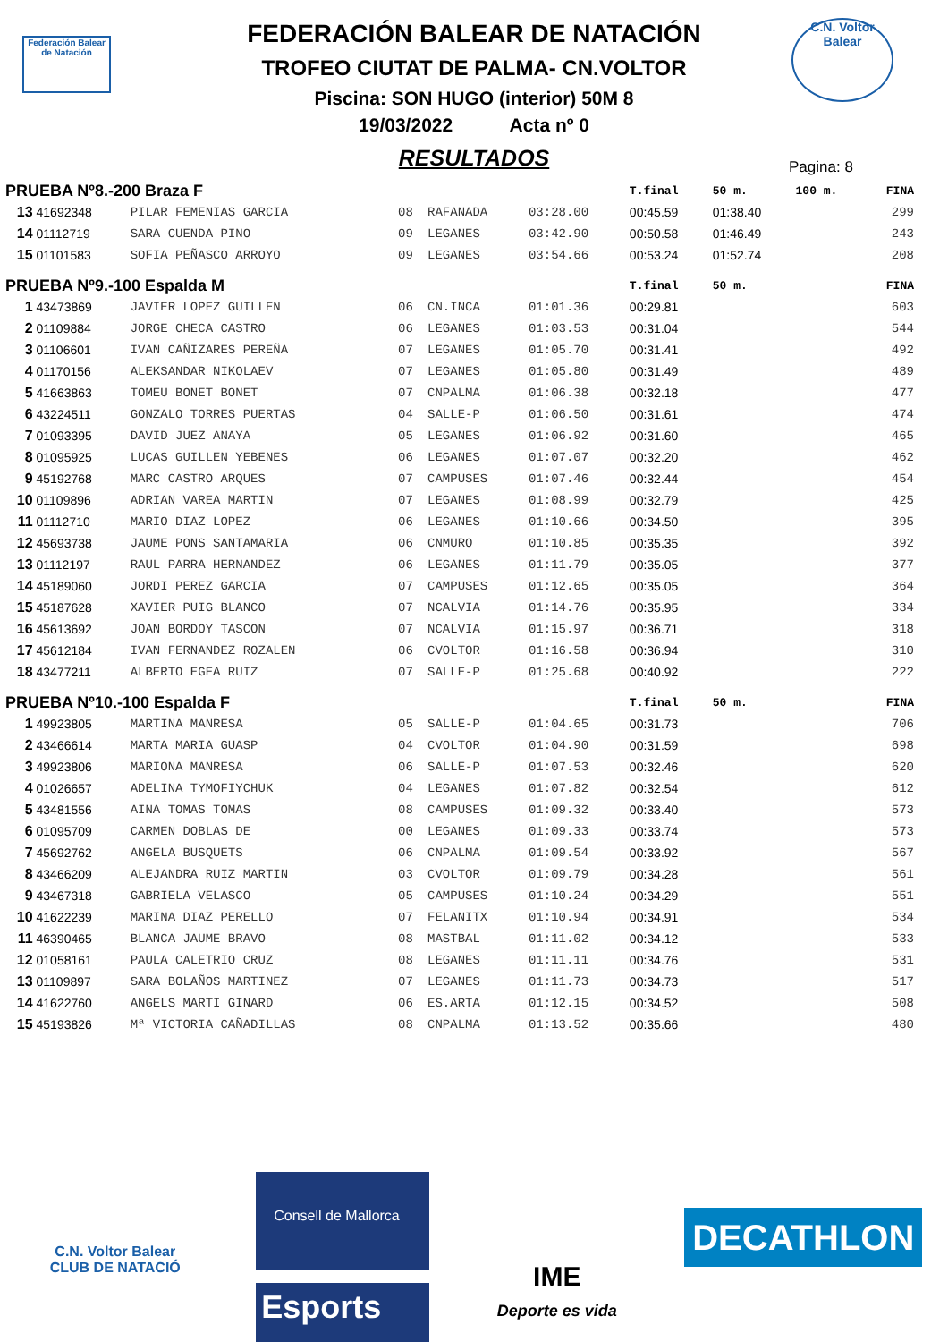Federación Balear de Natación
C.N. Voltor Balear
FEDERACIÓN BALEAR DE NATACIÓN
TROFEO CIUTAT DE PALMA- CN.VOLTOR
Piscina: SON HUGO (interior) 50M 8
19/03/2022 Acta nº 0
RESULTADOS
Pagina: 8
| PRUEBA Nº8.-200 Braza F | | | | | | T.final | 50 m. | 100 m. | FINA |
| 13 | 41692348 | PILAR FEMENIAS GARCIA | 08 | RAFANADA | 03:28.00 | 00:45.59 | 01:38.40 | | 299 |
| 14 | 01112719 | SARA CUENDA PINO | 09 | LEGANES | 03:42.90 | 00:50.58 | 01:46.49 | | 243 |
| 15 | 01101583 | SOFIA PEÑASCO ARROYO | 09 | LEGANES | 03:54.66 | 00:53.24 | 01:52.74 | | 208 |
| PRUEBA Nº9.-100 Espalda M | | | | | | T.final | 50 m. | | FINA |
| 1 | 43473869 | JAVIER LOPEZ GUILLEN | 06 | CN.INCA | 01:01.36 | 00:29.81 | | | 603 |
| 2 | 01109884 | JORGE CHECA CASTRO | 06 | LEGANES | 01:03.53 | 00:31.04 | | | 544 |
| 3 | 01106601 | IVAN CAÑIZARES PEREÑA | 07 | LEGANES | 01:05.70 | 00:31.41 | | | 492 |
| 4 | 01170156 | ALEKSANDAR NIKOLAEV | 07 | LEGANES | 01:05.80 | 00:31.49 | | | 489 |
| 5 | 41663863 | TOMEU BONET BONET | 07 | CNPALMA | 01:06.38 | 00:32.18 | | | 477 |
| 6 | 43224511 | GONZALO TORRES PUERTAS | 04 | SALLE-P | 01:06.50 | 00:31.61 | | | 474 |
| 7 | 01093395 | DAVID JUEZ ANAYA | 05 | LEGANES | 01:06.92 | 00:31.60 | | | 465 |
| 8 | 01095925 | LUCAS GUILLEN YEBENES | 06 | LEGANES | 01:07.07 | 00:32.20 | | | 462 |
| 9 | 45192768 | MARC CASTRO ARQUES | 07 | CAMPUSES | 01:07.46 | 00:32.44 | | | 454 |
| 10 | 01109896 | ADRIAN VAREA MARTIN | 07 | LEGANES | 01:08.99 | 00:32.79 | | | 425 |
| 11 | 01112710 | MARIO DIAZ LOPEZ | 06 | LEGANES | 01:10.66 | 00:34.50 | | | 395 |
| 12 | 45693738 | JAUME PONS SANTAMARIA | 06 | CNMURO | 01:10.85 | 00:35.35 | | | 392 |
| 13 | 01112197 | RAUL PARRA HERNANDEZ | 06 | LEGANES | 01:11.79 | 00:35.05 | | | 377 |
| 14 | 45189060 | JORDI PEREZ GARCIA | 07 | CAMPUSES | 01:12.65 | 00:35.05 | | | 364 |
| 15 | 45187628 | XAVIER PUIG BLANCO | 07 | NCALVIA | 01:14.76 | 00:35.95 | | | 334 |
| 16 | 45613692 | JOAN BORDOY TASCON | 07 | NCALVIA | 01:15.97 | 00:36.71 | | | 318 |
| 17 | 45612184 | IVAN FERNANDEZ ROZALEN | 06 | CVOLTOR | 01:16.58 | 00:36.94 | | | 310 |
| 18 | 43477211 | ALBERTO EGEA RUIZ | 07 | SALLE-P | 01:25.68 | 00:40.92 | | | 222 |
| PRUEBA Nº10.-100 Espalda F | | | | | | T.final | 50 m. | | FINA |
| 1 | 49923805 | MARTINA MANRESA | 05 | SALLE-P | 01:04.65 | 00:31.73 | | | 706 |
| 2 | 43466614 | MARTA MARIA GUASP | 04 | CVOLTOR | 01:04.90 | 00:31.59 | | | 698 |
| 3 | 49923806 | MARIONA MANRESA | 06 | SALLE-P | 01:07.53 | 00:32.46 | | | 620 |
| 4 | 01026657 | ADELINA TYMOFIYCHUK | 04 | LEGANES | 01:07.82 | 00:32.54 | | | 612 |
| 5 | 43481556 | AINA TOMAS TOMAS | 08 | CAMPUSES | 01:09.32 | 00:33.40 | | | 573 |
| 6 | 01095709 | CARMEN DOBLAS DE | 00 | LEGANES | 01:09.33 | 00:33.74 | | | 573 |
| 7 | 45692762 | ANGELA BUSQUETS | 06 | CNPALMA | 01:09.54 | 00:33.92 | | | 567 |
| 8 | 43466209 | ALEJANDRA RUIZ MARTIN | 03 | CVOLTOR | 01:09.79 | 00:34.28 | | | 561 |
| 9 | 43467318 | GABRIELA VELASCO | 05 | CAMPUSES | 01:10.24 | 00:34.29 | | | 551 |
| 10 | 41622239 | MARINA DIAZ PERELLO | 07 | FELANITX | 01:10.94 | 00:34.91 | | | 534 |
| 11 | 46390465 | BLANCA JAUME BRAVO | 08 | MASTBAL | 01:11.02 | 00:34.12 | | | 533 |
| 12 | 01058161 | PAULA CALETRIO CRUZ | 08 | LEGANES | 01:11.11 | 00:34.76 | | | 531 |
| 13 | 01109897 | SARA BOLAÑOS MARTINEZ | 07 | LEGANES | 01:11.73 | 00:34.73 | | | 517 |
| 14 | 41622760 | ANGELS MARTI GINARD | 06 | ES.ARTA | 01:12.15 | 00:34.52 | | | 508 |
| 15 | 45193826 | Mª VICTORIA CAÑADILLAS | 08 | CNPALMA | 01:13.52 | 00:35.66 | | | 480 |
C.N. Voltor Balear
CLUB DE NATACIÓ
Consell de Mallorca
Esports
IME
Deporte es vida
DECATHLON